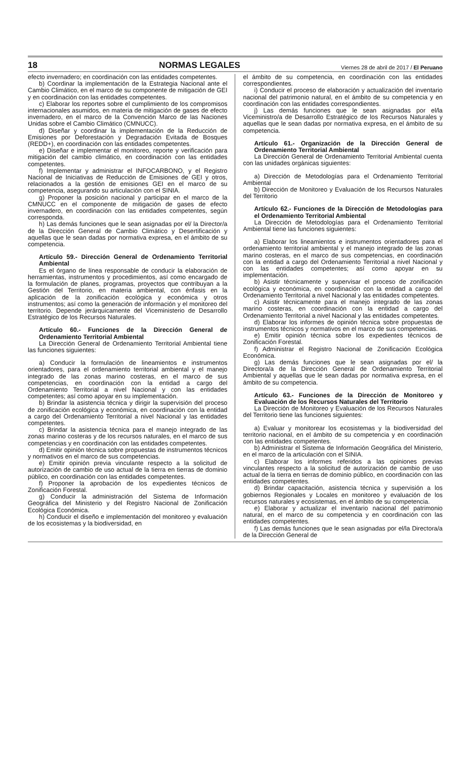18 NORMAS LEGALES Viernes 28 de abril de 2017 / El Peruano
efecto invernadero; en coordinación con las entidades competentes.
b) Coordinar la implementación de la Estrategia Nacional ante el Cambio Climático, en el marco de su componente de mitigación de GEI y en coordinación con las entidades competentes.
c) Elaborar los reportes sobre el cumplimiento de los compromisos internacionales asumidos, en materia de mitigación de gases de efecto invernadero, en el marco de la Convención Marco de las Naciones Unidas sobre el Cambio Climático (CMNUCC).
d) Diseñar y coordinar la implementación de la Reducción de Emisiones por Deforestación y Degradación Evitada de Bosques (REDD+), en coordinación con las entidades competentes.
e) Diseñar e implementar el monitoreo, reporte y verificación para mitigación del cambio climático, en coordinación con las entidades competentes.
f) Implementar y administrar el INFOCARBONO, y el Registro Nacional de Iniciativas de Reducción de Emisiones de GEI y otros, relacionados a la gestión de emisiones GEI en el marco de su competencia, asegurando su articulación con el SINIA.
g) Proponer la posición nacional y participar en el marco de la CMNUCC en el componente de mitigación de gases de efecto invernadero, en coordinación con las entidades competentes, según corresponda.
h) Las demás funciones que le sean asignadas por el/ la Director/a de la Dirección General de Cambio Climático y Desertificación y aquellas que le sean dadas por normativa expresa, en el ámbito de su competencia.
Artículo 59.- Dirección General de Ordenamiento Territorial Ambiental
Es el órgano de línea responsable de conducir la elaboración de herramientas, instrumentos y procedimientos, así como encargado de la formulación de planes, programas, proyectos que contribuyan a la Gestión del Territorio, en materia ambiental, con énfasis en la aplicación de la zonificación ecológica y económica y otros instrumentos; así como la generación de información y el monitoreo del territorio. Depende jerárquicamente del Viceministerio de Desarrollo Estratégico de los Recursos Naturales.
Artículo 60.- Funciones de la Dirección General de Ordenamiento Territorial Ambiental
La Dirección General de Ordenamiento Territorial Ambiental tiene las funciones siguientes:
a) Conducir la formulación de lineamientos e instrumentos orientadores, para el ordenamiento territorial ambiental y el manejo integrado de las zonas marino costeras, en el marco de sus competencias, en coordinación con la entidad a cargo del Ordenamiento Territorial a nivel Nacional y con las entidades competentes; así como apoyar en su implementación.
b) Brindar la asistencia técnica y dirigir la supervisión del proceso de zonificación ecológica y económica, en coordinación con la entidad a cargo del Ordenamiento Territorial a nivel Nacional y las entidades competentes.
c) Brindar la asistencia técnica para el manejo integrado de las zonas marino costeras y de los recursos naturales, en el marco de sus competencias y en coordinación con las entidades competentes.
d) Emitir opinión técnica sobre propuestas de instrumentos técnicos y normativos en el marco de sus competencias.
e) Emitir opinión previa vinculante respecto a la solicitud de autorización de cambio de uso actual de la tierra en tierras de dominio público, en coordinación con las entidades competentes.
f) Proponer la aprobación de los expedientes técnicos de Zonificación Forestal.
g) Conducir la administración del Sistema de Información Geográfica del Ministerio y del Registro Nacional de Zonificación Ecológica Económica.
h) Conducir el diseño e implementación del monitoreo y evaluación de los ecosistemas y la biodiversidad, en
el ámbito de su competencia, en coordinación con las entidades correspondientes.
i) Conducir el proceso de elaboración y actualización del inventario nacional del patrimonio natural, en el ámbito de su competencia y en coordinación con las entidades correspondientes.
j) Las demás funciones que le sean asignadas por el/la Viceministro/a de Desarrollo Estratégico de los Recursos Naturales y aquellas que le sean dadas por normativa expresa, en el ámbito de su competencia.
Artículo 61.- Organización de la Dirección General de Ordenamiento Territorial Ambiental
La Dirección General de Ordenamiento Territorial Ambiental cuenta con las unidades orgánicas siguientes:
a) Dirección de Metodologías para el Ordenamiento Territorial Ambiental
b) Dirección de Monitoreo y Evaluación de los Recursos Naturales del Territorio
Artículo 62.- Funciones de la Dirección de Metodologías para el Ordenamiento Territorial Ambiental
La Dirección de Metodologías para el Ordenamiento Territorial Ambiental tiene las funciones siguientes:
a) Elaborar los lineamientos e instrumentos orientadores para el ordenamiento territorial ambiental y el manejo integrado de las zonas marino costeras, en el marco de sus competencias, en coordinación con la entidad a cargo del Ordenamiento Territorial a nivel Nacional y con las entidades competentes; así como apoyar en su implementación.
b) Asistir técnicamente y supervisar el proceso de zonificación ecológica y económica, en coordinación con la entidad a cargo del Ordenamiento Territorial a nivel Nacional y las entidades competentes.
c) Asistir técnicamente para el manejo integrado de las zonas marino costeras, en coordinación con la entidad a cargo del Ordenamiento Territorial a nivel Nacional y las entidades competentes.
d) Elaborar los informes de opinión técnica sobre propuestas de instrumentos técnicos y normativos en el marco de sus competencias.
e) Emitir opinión técnica sobre los expedientes técnicos de Zonificación Forestal.
f) Administrar el Registro Nacional de Zonificación Ecológica Económica.
g) Las demás funciones que le sean asignadas por el/ la Directora/a de la Dirección General de Ordenamiento Territorial Ambiental y aquellas que le sean dadas por normativa expresa, en el ámbito de su competencia.
Artículo 63.- Funciones de la Dirección de Monitoreo y Evaluación de los Recursos Naturales del Territorio
La Dirección de Monitoreo y Evaluación de los Recursos Naturales del Territorio tiene las funciones siguientes:
a) Evaluar y monitorear los ecosistemas y la biodiversidad del territorio nacional, en el ámbito de su competencia y en coordinación con las entidades competentes.
b) Administrar el Sistema de Información Geográfica del Ministerio, en el marco de la articulación con el SINIA.
c) Elaborar los informes referidos a las opiniones previas vinculantes respecto a la solicitud de autorización de cambio de uso actual de la tierra en tierras de dominio público, en coordinación con las entidades competentes.
d) Brindar capacitación, asistencia técnica y supervisión a los gobiernos Regionales y Locales en monitoreo y evaluación de los recursos naturales y ecosistemas, en el ámbito de su competencia.
e) Elaborar y actualizar el inventario nacional del patrimonio natural, en el marco de su competencia y en coordinación con las entidades competentes.
f) Las demás funciones que le sean asignadas por el/la Directora/a de la Dirección General de